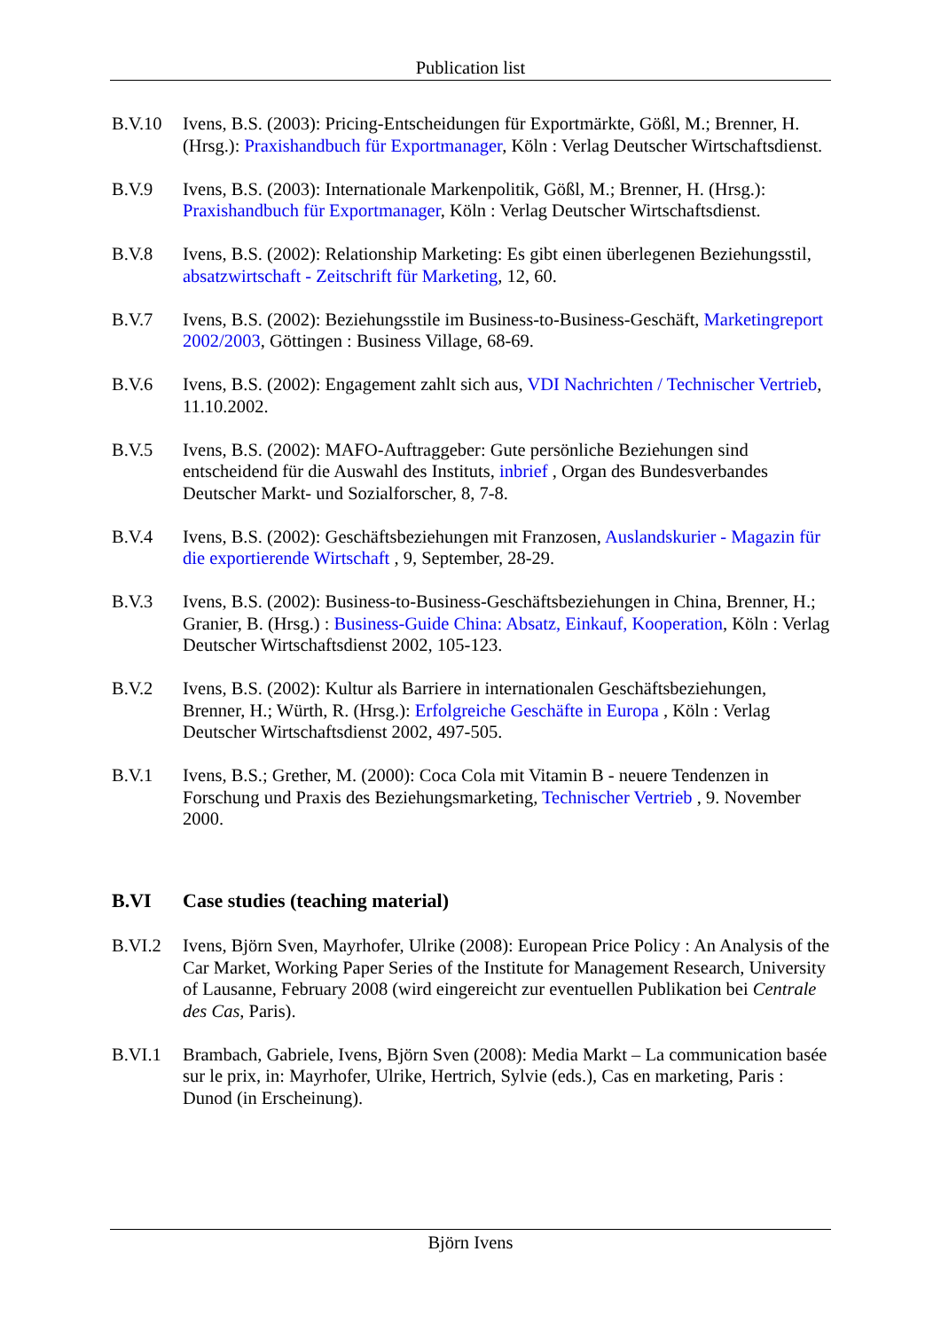Publication list
B.V.10 Ivens, B.S. (2003): Pricing-Entscheidungen für Exportmärkte, Gößl, M.; Brenner, H. (Hrsg.): Praxishandbuch für Exportmanager, Köln : Verlag Deutscher Wirtschaftsdienst.
B.V.9 Ivens, B.S. (2003): Internationale Markenpolitik, Gößl, M.; Brenner, H. (Hrsg.): Praxishandbuch für Exportmanager, Köln : Verlag Deutscher Wirtschaftsdienst.
B.V.8 Ivens, B.S. (2002): Relationship Marketing: Es gibt einen überlegenen Beziehungsstil, absatzwirtschaft - Zeitschrift für Marketing, 12, 60.
B.V.7 Ivens, B.S. (2002): Beziehungsstile im Business-to-Business-Geschäft, Marketingreport 2002/2003, Göttingen : Business Village, 68-69.
B.V.6 Ivens, B.S. (2002): Engagement zahlt sich aus, VDI Nachrichten / Technischer Vertrieb, 11.10.2002.
B.V.5 Ivens, B.S. (2002): MAFO-Auftraggeber: Gute persönliche Beziehungen sind entscheidend für die Auswahl des Instituts, inbrief , Organ des Bundesverbandes Deutscher Markt- und Sozialforscher, 8, 7-8.
B.V.4 Ivens, B.S. (2002): Geschäftsbeziehungen mit Franzosen, Auslandskurier - Magazin für die exportierende Wirtschaft , 9, September, 28-29.
B.V.3 Ivens, B.S. (2002): Business-to-Business-Geschäftsbeziehungen in China, Brenner, H.; Granier, B. (Hrsg.) : Business-Guide China: Absatz, Einkauf, Kooperation, Köln : Verlag Deutscher Wirtschaftsdienst 2002, 105-123.
B.V.2 Ivens, B.S. (2002): Kultur als Barriere in internationalen Geschäftsbeziehungen, Brenner, H.; Würth, R. (Hrsg.): Erfolgreiche Geschäfte in Europa , Köln : Verlag Deutscher Wirtschaftsdienst 2002, 497-505.
B.V.1 Ivens, B.S.; Grether, M. (2000): Coca Cola mit Vitamin B - neuere Tendenzen in Forschung und Praxis des Beziehungsmarketing, Technischer Vertrieb , 9. November 2000.
B.VI Case studies (teaching material)
B.VI.2 Ivens, Björn Sven, Mayrhofer, Ulrike (2008): European Price Policy : An Analysis of the Car Market, Working Paper Series of the Institute for Management Research, University of Lausanne, February 2008 (wird eingereicht zur eventuellen Publikation bei Centrale des Cas, Paris).
B.VI.1 Brambach, Gabriele, Ivens, Björn Sven (2008): Media Markt – La communication basée sur le prix, in: Mayrhofer, Ulrike, Hertrich, Sylvie (eds.), Cas en marketing, Paris : Dunod (in Erscheinung).
Björn Ivens